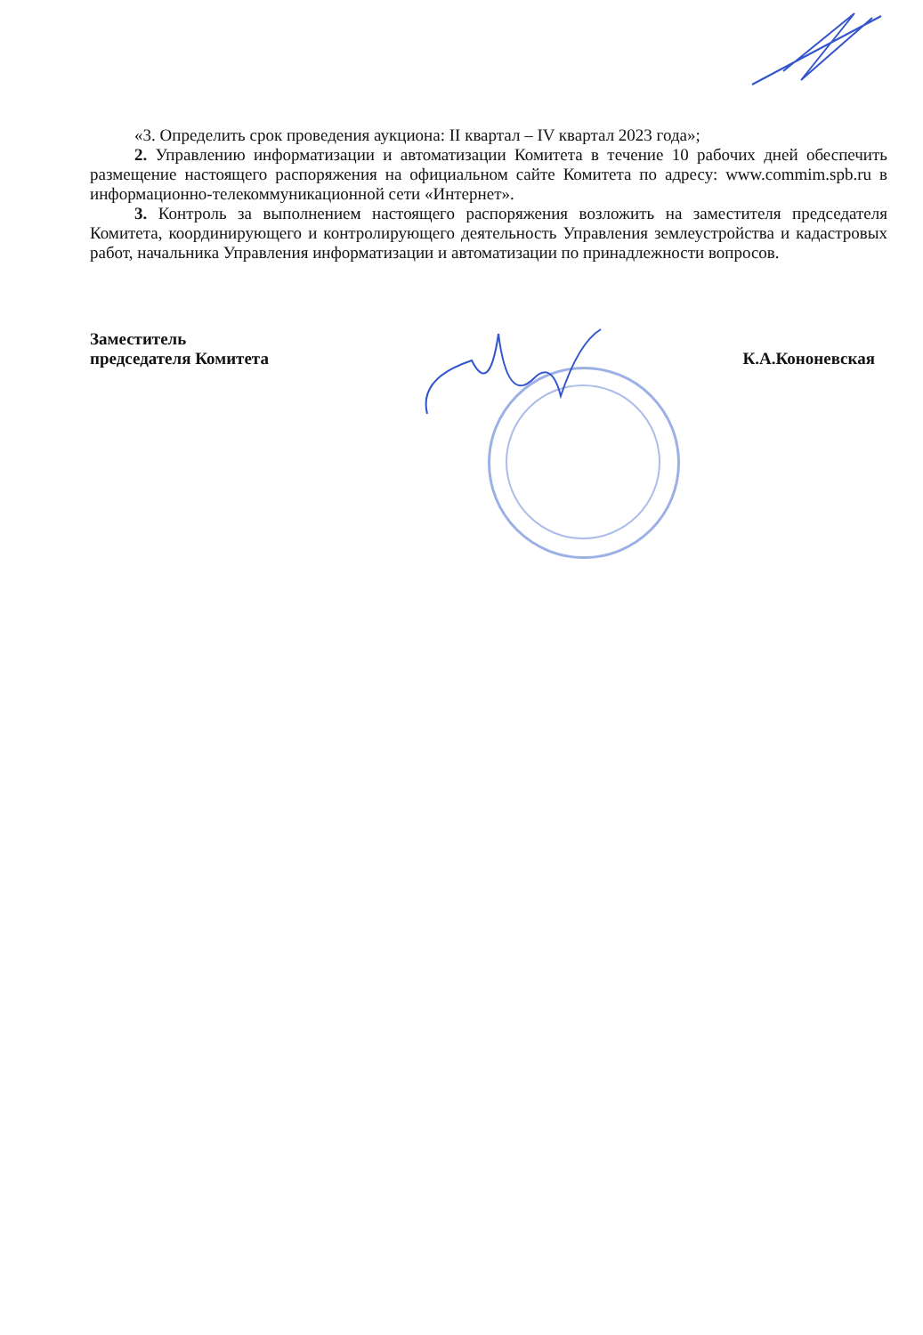«3. Определить срок проведения аукциона: II квартал – IV квартал 2023 года»;
2. Управлению информатизации и автоматизации Комитета в течение 10 рабочих дней обеспечить размещение настоящего распоряжения на официальном сайте Комитета по адресу: www.commim.spb.ru в информационно-телекоммуникационной сети «Интернет».
3. Контроль за выполнением настоящего распоряжения возложить на заместителя председателя Комитета, координирующего и контролирующего деятельность Управления землеустройства и кадастровых работ, начальника Управления информатизации и автоматизации по принадлежности вопросов.
Заместитель
председателя Комитета
К.А.Кононевская